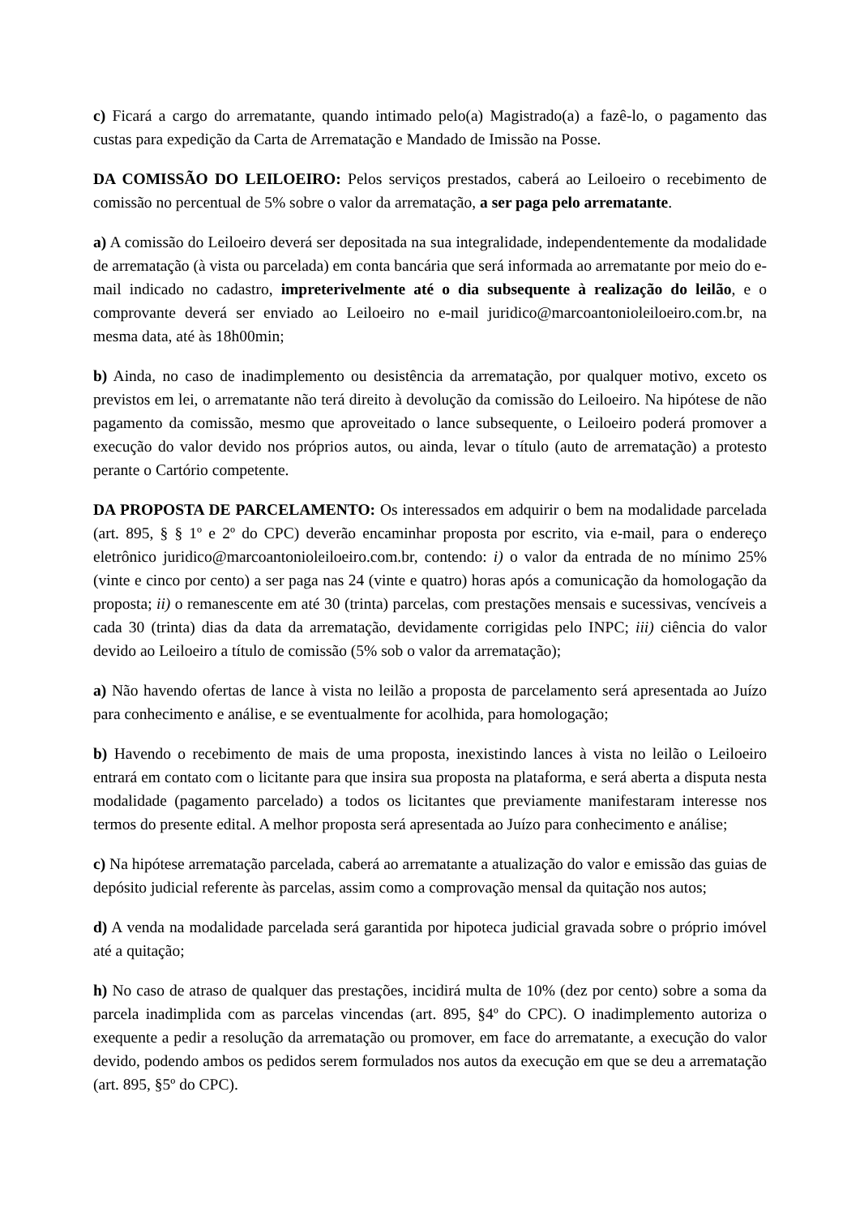c) Ficará a cargo do arrematante, quando intimado pelo(a) Magistrado(a) a fazê-lo, o pagamento das custas para expedição da Carta de Arrematação e Mandado de Imissão na Posse.
DA COMISSÃO DO LEILOEIRO: Pelos serviços prestados, caberá ao Leiloeiro o recebimento de comissão no percentual de 5% sobre o valor da arrematação, a ser paga pelo arrematante.
a) A comissão do Leiloeiro deverá ser depositada na sua integralidade, independentemente da modalidade de arrematação (à vista ou parcelada) em conta bancária que será informada ao arrematante por meio do e-mail indicado no cadastro, impreterivelmente até o dia subsequente à realização do leilão, e o comprovante deverá ser enviado ao Leiloeiro no e-mail juridico@marcoantonioleiloeiro.com.br, na mesma data, até às 18h00min;
b) Ainda, no caso de inadimplemento ou desistência da arrematação, por qualquer motivo, exceto os previstos em lei, o arrematante não terá direito à devolução da comissão do Leiloeiro. Na hipótese de não pagamento da comissão, mesmo que aproveitado o lance subsequente, o Leiloeiro poderá promover a execução do valor devido nos próprios autos, ou ainda, levar o título (auto de arrematação) a protesto perante o Cartório competente.
DA PROPOSTA DE PARCELAMENTO: Os interessados em adquirir o bem na modalidade parcelada (art. 895, § § 1º e 2º do CPC) deverão encaminhar proposta por escrito, via e-mail, para o endereço eletrônico juridico@marcoantonioleiloeiro.com.br, contendo: i) o valor da entrada de no mínimo 25% (vinte e cinco por cento) a ser paga nas 24 (vinte e quatro) horas após a comunicação da homologação da proposta; ii) o remanescente em até 30 (trinta) parcelas, com prestações mensais e sucessivas, vencíveis a cada 30 (trinta) dias da data da arrematação, devidamente corrigidas pelo INPC; iii) ciência do valor devido ao Leiloeiro a título de comissão (5% sob o valor da arrematação);
a) Não havendo ofertas de lance à vista no leilão a proposta de parcelamento será apresentada ao Juízo para conhecimento e análise, e se eventualmente for acolhida, para homologação;
b) Havendo o recebimento de mais de uma proposta, inexistindo lances à vista no leilão o Leiloeiro entrará em contato com o licitante para que insira sua proposta na plataforma, e será aberta a disputa nesta modalidade (pagamento parcelado) a todos os licitantes que previamente manifestaram interesse nos termos do presente edital. A melhor proposta será apresentada ao Juízo para conhecimento e análise;
c) Na hipótese arrematação parcelada, caberá ao arrematante a atualização do valor e emissão das guias de depósito judicial referente às parcelas, assim como a comprovação mensal da quitação nos autos;
d) A venda na modalidade parcelada será garantida por hipoteca judicial gravada sobre o próprio imóvel até a quitação;
h) No caso de atraso de qualquer das prestações, incidirá multa de 10% (dez por cento) sobre a soma da parcela inadimplida com as parcelas vincendas (art. 895, §4º do CPC). O inadimplemento autoriza o exequente a pedir a resolução da arrematação ou promover, em face do arrematante, a execução do valor devido, podendo ambos os pedidos serem formulados nos autos da execução em que se deu a arrematação (art. 895, §5º do CPC).